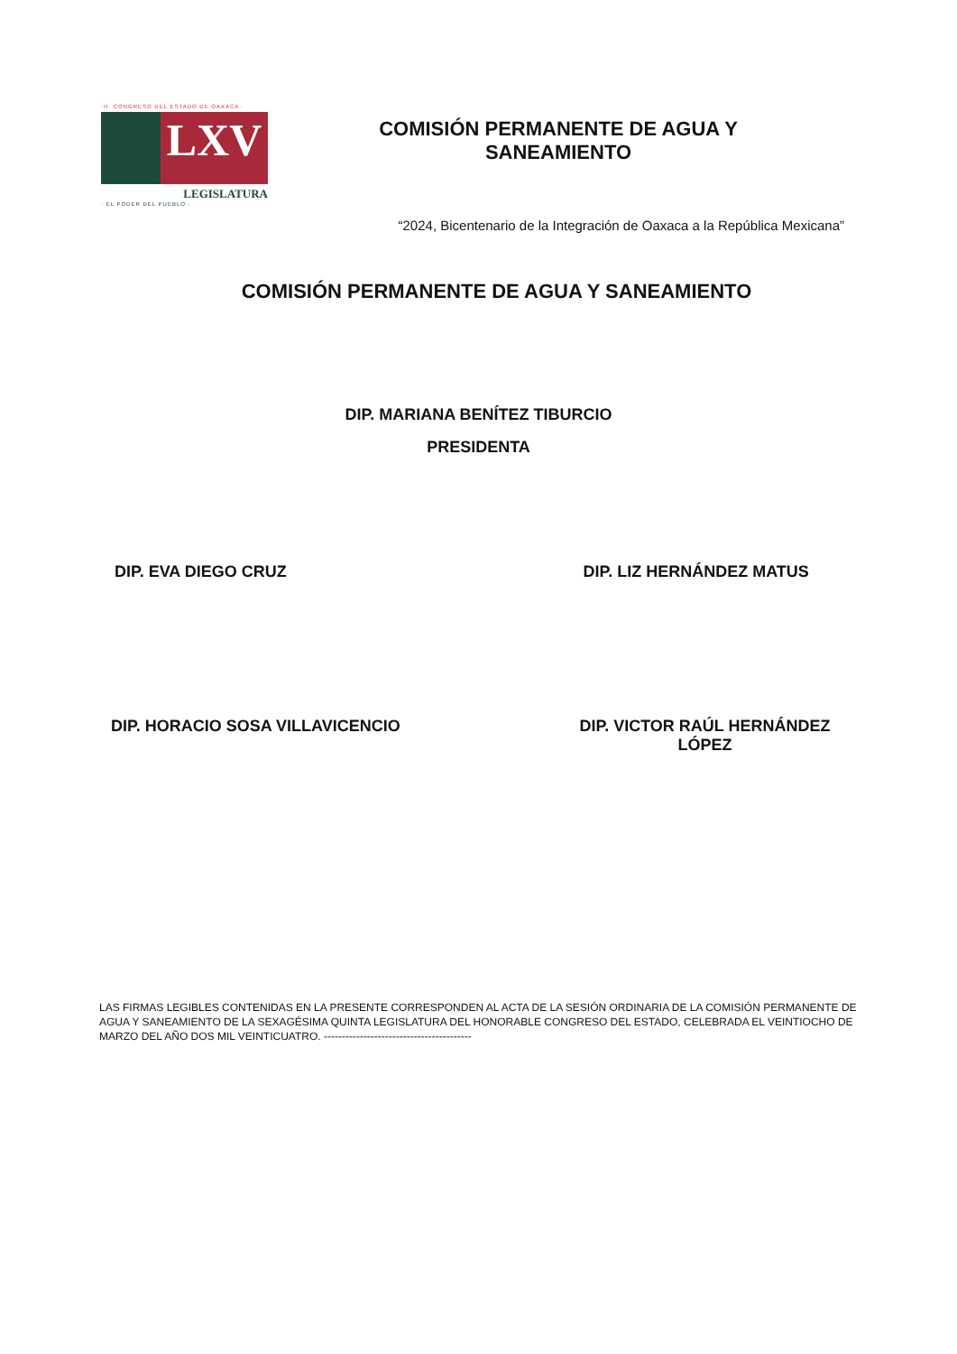·H. CONGRESO DEL ESTADO DE OAXACA·
LXV
LEGISLATURA
· EL PODER DEL PUEBLO ·
COMISIÓN PERMANENTE DE AGUA Y
SANEAMIENTO
“2024, Bicentenario de la Integración de Oaxaca a la República Mexicana”
COMISIÓN PERMANENTE DE AGUA Y SANEAMIENTO
DIP. MARIANA BENÍTEZ TIBURCIO
PRESIDENTA
DIP. EVA DIEGO CRUZ DIP. LIZ HERNÁNDEZ MATUS
DIP. HORACIO SOSA VILLAVICENCIO
DIP. VICTOR RAÚL HERNÁNDEZ
LÓPEZ
LAS FIRMAS LEGIBLES CONTENIDAS EN LA PRESENTE CORRESPONDEN AL ACTA DE LA SESIÓN ORDINARIA DE LA COMISIÓN PERMANENTE DE AGUA Y SANEAMIENTO DE LA SEXAGÉSIMA QUINTA LEGISLATURA DEL HONORABLE CONGRESO DEL ESTADO, CELEBRADA EL VEINTIOCHO DE MARZO DEL AÑO DOS MIL VEINTICUATRO. -----------------------------------------